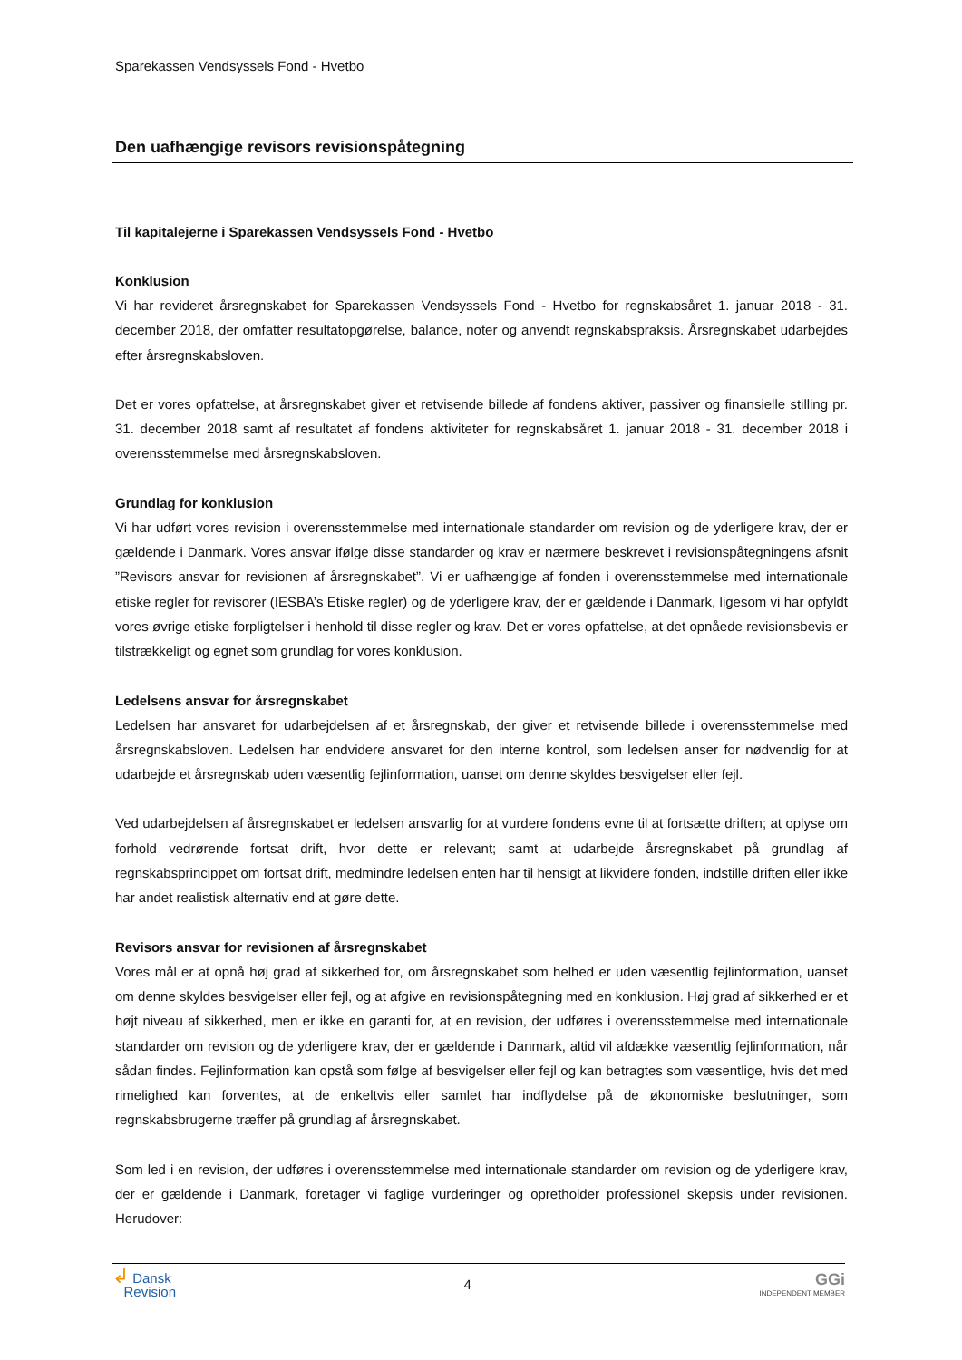Sparekassen Vendsyssels Fond - Hvetbo
Den uafhængige revisors revisionspåtegning
Til kapitalejerne i Sparekassen Vendsyssels Fond - Hvetbo
Konklusion
Vi har revideret årsregnskabet for Sparekassen Vendsyssels Fond - Hvetbo for regnskabsåret 1. januar 2018 - 31. december 2018, der omfatter resultatopgørelse, balance, noter og anvendt regnskabspraksis. Årsregnskabet udarbejdes efter årsregnskabsloven.
Det er vores opfattelse, at årsregnskabet giver et retvisende billede af fondens aktiver, passiver og finansielle stilling pr. 31. december 2018 samt af resultatet af fondens aktiviteter for regnskabsåret 1. januar 2018 - 31. december 2018 i overensstemmelse med årsregnskabsloven.
Grundlag for konklusion
Vi har udført vores revision i overensstemmelse med internationale standarder om revision og de yderligere krav, der er gældende i Danmark. Vores ansvar ifølge disse standarder og krav er nærmere beskrevet i revisionspåtegningens afsnit ”Revisors ansvar for revisionen af årsregnskabet”. Vi er uafhængige af fonden i overensstemmelse med internationale etiske regler for revisorer (IESBA’s Etiske regler) og de yderligere krav, der er gældende i Danmark, ligesom vi har opfyldt vores øvrige etiske forpligtelser i henhold til disse regler og krav. Det er vores opfattelse, at det opnåede revisionsbevis er tilstrækkeligt og egnet som grundlag for vores konklusion.
Ledelsens ansvar for årsregnskabet
Ledelsen har ansvaret for udarbejdelsen af et årsregnskab, der giver et retvisende billede i overensstemmelse med årsregnskabsloven. Ledelsen har endvidere ansvaret for den interne kontrol, som ledelsen anser for nødvendig for at udarbejde et årsregnskab uden væsentlig fejlinformation, uanset om denne skyldes besvigelser eller fejl.
Ved udarbejdelsen af årsregnskabet er ledelsen ansvarlig for at vurdere fondens evne til at fortsætte driften; at oplyse om forhold vedrørende fortsat drift, hvor dette er relevant; samt at udarbejde årsregnskabet på grundlag af regnskabsprincippet om fortsat drift, medmindre ledelsen enten har til hensigt at likvidere fonden, indstille driften eller ikke har andet realistisk alternativ end at gøre dette.
Revisors ansvar for revisionen af årsregnskabet
Vores mål er at opnå høj grad af sikkerhed for, om årsregnskabet som helhed er uden væsentlig fejlinformation, uanset om denne skyldes besvigelser eller fejl, og at afgive en revisionspåtegning med en konklusion. Høj grad af sikkerhed er et højt niveau af sikkerhed, men er ikke en garanti for, at en revision, der udføres i overensstemmelse med internationale standarder om revision og de yderligere krav, der er gældende i Danmark, altid vil afdække væsentlig fejlinformation, når sådan findes. Fejlinformation kan opstå som følge af besvigelser eller fejl og kan betragtes som væsentlige, hvis det med rimelighed kan forventes, at de enkeltvis eller samlet har indflydelse på de økonomiske beslutninger, som regnskabsbrugerne træffer på grundlag af årsregnskabet.
Som led i en revision, der udføres i overensstemmelse med internationale standarder om revision og de yderligere krav, der er gældende i Danmark, foretager vi faglige vurderinger og opretholder professionel skepsis under revisionen. Herudover:
↲ Dansk
Revision
4
GGi
INDEPENDENT MEMBER